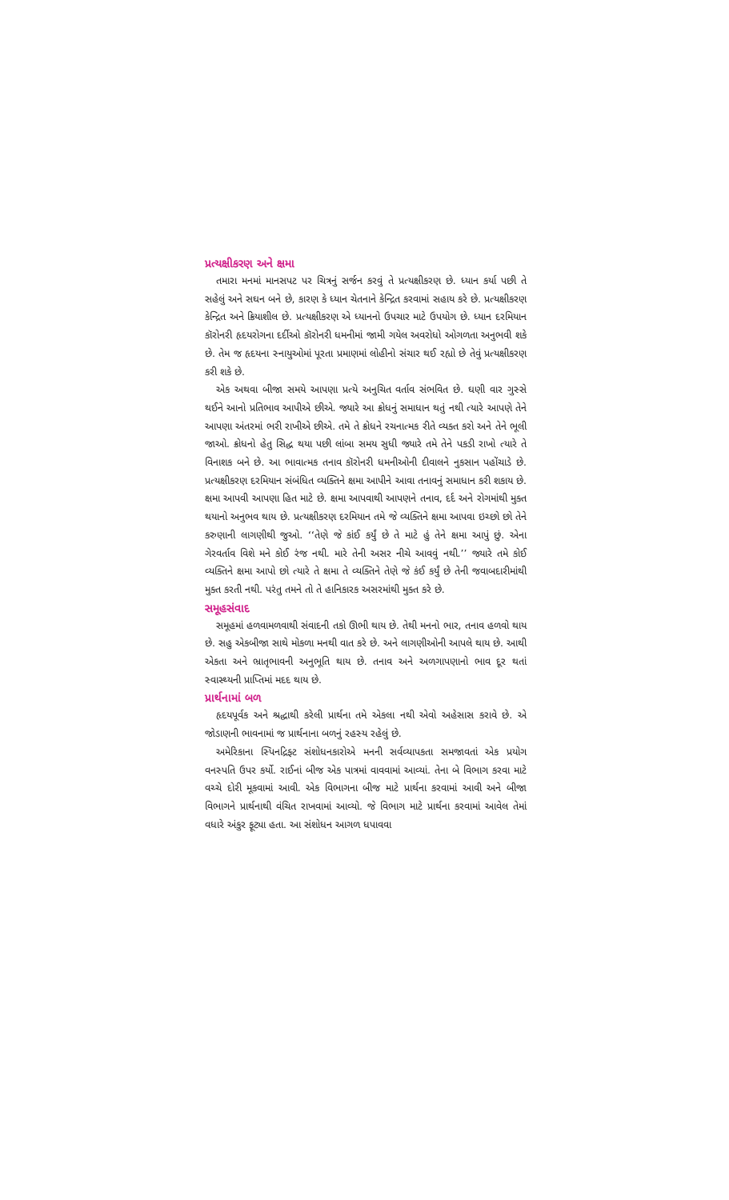પ્રત્યક્ષીકરણ અને ક્ષમા
તમારા મનમાં માનસપટ પર ચિત્રનું સર્જન કરવું તે પ્રત્યક્ષીકરણ છે. ધ્યાન કર્યા પછી તે સહેલું અને સઘન બને છે, કારણ કે ધ્યાન ચેતનાને કેન્દ્રિત કરવામાં સહાય કરે છે. પ્રત્યક્ષીકરણ કેન્દ્રિત અને ક્રિયાશીલ છે. પ્રત્યક્ષીકરણ એ ધ્યાનનો ઉપચાર માટે ઉપયોગ છે. ધ્યાન દરમિયાન કૉરોનરી હૃદયરોગના દર્દીઓ કૉરોનરી ધમનીમાં જામી ગયેલ અવરોધો ઓગળતા અનુભવી શકે છે. તેમ જ હૃદયના સ્નાયુઓમાં પૂરતા પ્રમાણમાં લોહીનો સંચાર થઈ રહ્યો છે તેવું પ્રત્યક્ષીકરણ કરી શકે છે.
એક અથવા બીજા સમયે આપણા પ્રત્યે અનુચિત વર્તાવ સંભવિત છે. ઘણી વાર ગુસ્સે થઈને આનો પ્રતિભાવ આપીએ છીએ. જ્યારે આ ક્રોધનું સમાધાન થતું નથી ત્યારે આપણે તેને આપણા અંતરમાં ભરી રાખીએ છીએ. તમે તે ક્રોધને રચનાત્મક રીતે વ્યક્ત કરો અને તેને ભૂલી જાઓ. ક્રોધનો હેતુ સિદ્ધ થયા પછી લાંબા સમય સુધી જ્યારે તમે તેને પકડી રાખો ત્યારે તે વિનાશક બને છે. આ ભાવાત્મક તનાવ કૉરોનરી ધમનીઓની દીવાલને નુકસાન પહોંચાડે છે. પ્રત્યક્ષીકરણ દરમિયાન સંબંધિત વ્યક્તિને ક્ષમા આપીને આવા તનાવનું સમાધાન કરી શકાય છે. ક્ષમા આપવી આપણા હિત માટે છે. ક્ષમા આપવાથી આપણને તનાવ, દર્દ અને રોગમાંથી મુક્ત થયાનો અનુભવ થાય છે. પ્રત્યક્ષીકરણ દરમિયાન તમે જે વ્યક્તિને ક્ષમા આપવા ઇચ્છો છો તેને કરુણાની લાગણીથી જુઓ. ‘‘તેણે જે કાંઈ કર્યું છે તે માટે હું તેને ક્ષમા આપું છું. એના ગેરવર્તાવ વિશે મને કોઈ રંજ નથી. મારે તેની અસર નીચે આવવું નથી.’’ જ્યારે તમે કોઈ વ્યક્તિને ક્ષમા આપો છો ત્યારે તે ક્ષમા તે વ્યક્તિને તેણે જે કંઈ કર્યું છે તેની જવાબદારીમાંથી મુક્ત કરતી નથી. પરંતુ તમને તો તે હાનિકારક અસરમાંથી મુક્ત કરે છે.
સમૂહસંવાદ
સમૂહમાં હળવામળવાથી સંવાદની તકો ઊભી થાય છે. તેથી મનનો ભાર, તનાવ હળવો થાય છે. સહુ એકબીજા સાથે મોકળા મનથી વાત કરે છે. અને લાગણીઓની આપલે થાય છે. આથી એકતા અને ભ્રાતૃભાવની અનુભૂતિ થાય છે. તનાવ અને અળગાપણાનો ભાવ દૂર થતાં સ્વાસ્થ્યની પ્રાપ્તિમાં મદદ થાય છે.
પ્રાર્થનામાં બળ
હૃદયપૂર્વક અને શ્રદ્ધાથી કરેલી પ્રાર્થના તમે એકલા નથી એવો અહેસાસ કરાવે છે. એ જોડાણની ભાવનામાં જ પ્રાર્થનાના બળનું રહસ્ય રહેલું છે.
અમેરિકાના સ્પિનદ્રિફ્ટ સંશોધનકારોએ મનની સર્વવ્યાપકતા સમજાવતાં એક પ્રયોગ વનસ્પતિ ઉપર કર્યો. રાઈનાં બીજ એક પાત્રમાં વાવવામાં આવ્યાં. તેના બે વિભાગ કરવા માટે વચ્ચે દોરી મૂકવામાં આવી. એક વિભાગના બીજ માટે પ્રાર્થના કરવામાં આવી અને બીજા વિભાગને પ્રાર્થનાથી વંચિત રાખવામાં આવ્યો. જે વિભાગ માટે પ્રાર્થના કરવામાં આવેલ તેમાં વધારે અંકુર ફૂટ્યા હતા. આ સંશોધન આગળ ધપાવવા